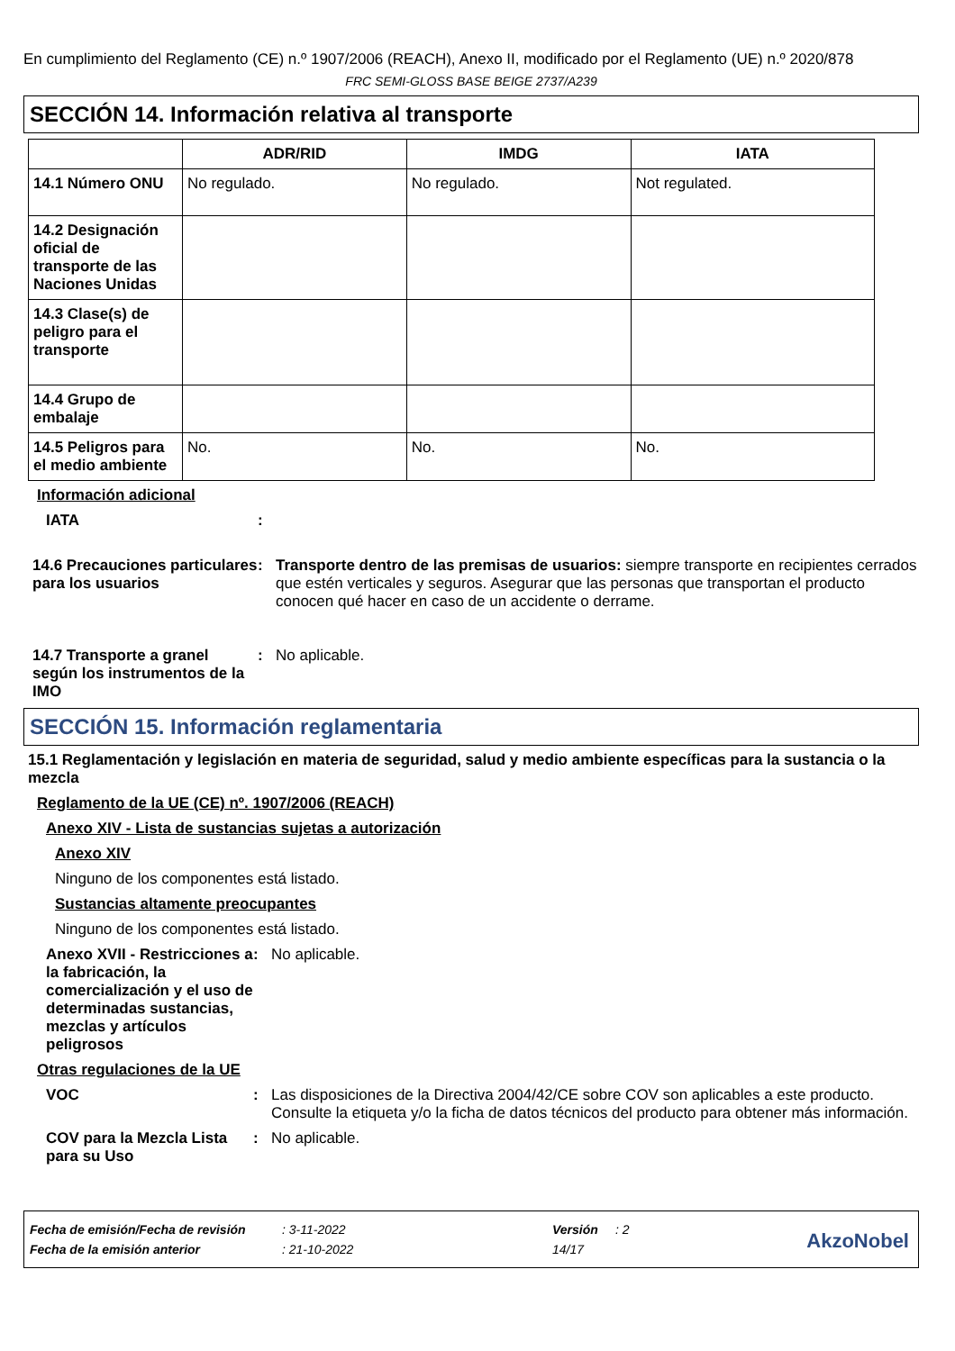En cumplimiento del Reglamento (CE) n.º 1907/2006 (REACH), Anexo II, modificado por el Reglamento (UE) n.º 2020/878
FRC SEMI-GLOSS BASE BEIGE 2737/A239
SECCIÓN 14. Información relativa al transporte
| | ADR/RID | IMDG | IATA |
| --- | --- | --- | --- |
| 14.1 Número ONU | No regulado. | No regulado. | Not regulated. |
| 14.2 Designación oficial de transporte de las Naciones Unidas | | | |
| 14.3 Clase(s) de peligro para el transporte | | | |
| 14.4 Grupo de embalaje | | | |
| 14.5 Peligros para el medio ambiente | No. | No. | No. |
Información adicional
IATA :
14.6 Precauciones particulares para los usuarios
: Transporte dentro de las premisas de usuarios: siempre transporte en recipientes cerrados que estén verticales y seguros. Asegurar que las personas que transportan el producto conocen qué hacer en caso de un accidente o derrame.
14.7 Transporte a granel según los instrumentos de la IMO
: No aplicable.
SECCIÓN 15. Información reglamentaria
15.1 Reglamentación y legislación en materia de seguridad, salud y medio ambiente específicas para la sustancia o la mezcla
Reglamento de la UE (CE) nº. 1907/2006 (REACH)
Anexo XIV - Lista de sustancias sujetas a autorización
Anexo XIV
Ninguno de los componentes está listado.
Sustancias altamente preocupantes
Ninguno de los componentes está listado.
Anexo XVII - Restricciones a la fabricación, la comercialización y el uso de determinadas sustancias, mezclas y artículos peligrosos
: No aplicable.
Otras regulaciones de la UE
VOC : Las disposiciones de la Directiva 2004/42/CE sobre COV son aplicables a este producto. Consulte la etiqueta y/o la ficha de datos técnicos del producto para obtener más información.
COV para la Mezcla Lista para su Uso
: No aplicable.
Fecha de emisión/Fecha de revisión: 3-11-2022 Versión: 2
Fecha de la emisión anterior: 21-10-2022 14/17
AkzoNobel